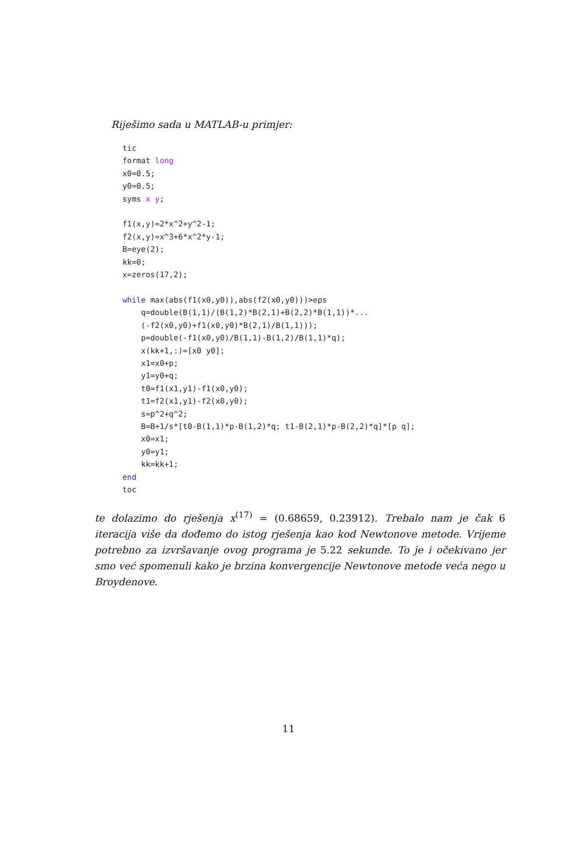Riješimo sada u MATLAB-u primjer:
tic
format long
x0=0.5;
y0=0.5;
syms x y;

f1(x,y)=2*x^2+y^2-1;
f2(x,y)=x^3+6*x^2*y-1;
B=eye(2);
kk=0;
x=zeros(17,2);

while max(abs(f1(x0,y0)),abs(f2(x0,y0)))>eps
    q=double(B(1,1)/(B(1,2)*B(2,1)+B(2,2)*B(1,1))*...
    (-f2(x0,y0)+f1(x0,y0)*B(2,1)/B(1,1)));
    p=double(-f1(x0,y0)/B(1,1)-B(1,2)/B(1,1)*q);
    x(kk+1,:)=[x0 y0];
    x1=x0+p;
    y1=y0+q;
    t0=f1(x1,y1)-f1(x0,y0);
    t1=f2(x1,y1)-f2(x0,y0);
    s=p^2+q^2;
    B=B+1/s*[t0-B(1,1)*p-B(1,2)*q; t1-B(2,1)*p-B(2,2)*q]*[p q];
    x0=x1;
    y0=y1;
    kk=kk+1;
end
toc
te dolazimo do rješenja x<sup>(17)</sup> = (0.68659, 0.23912). Trebalo nam je čak 6 iteracija više da dođemo do istog rješenja kao kod Newtonove metode. Vrijeme potrebno za izvršavanje ovog programa je 5.22 sekunde. To je i očekivano jer smo već spomenuli kako je brzina konvergencije Newtonove metode veća nego u Broydenove.
11